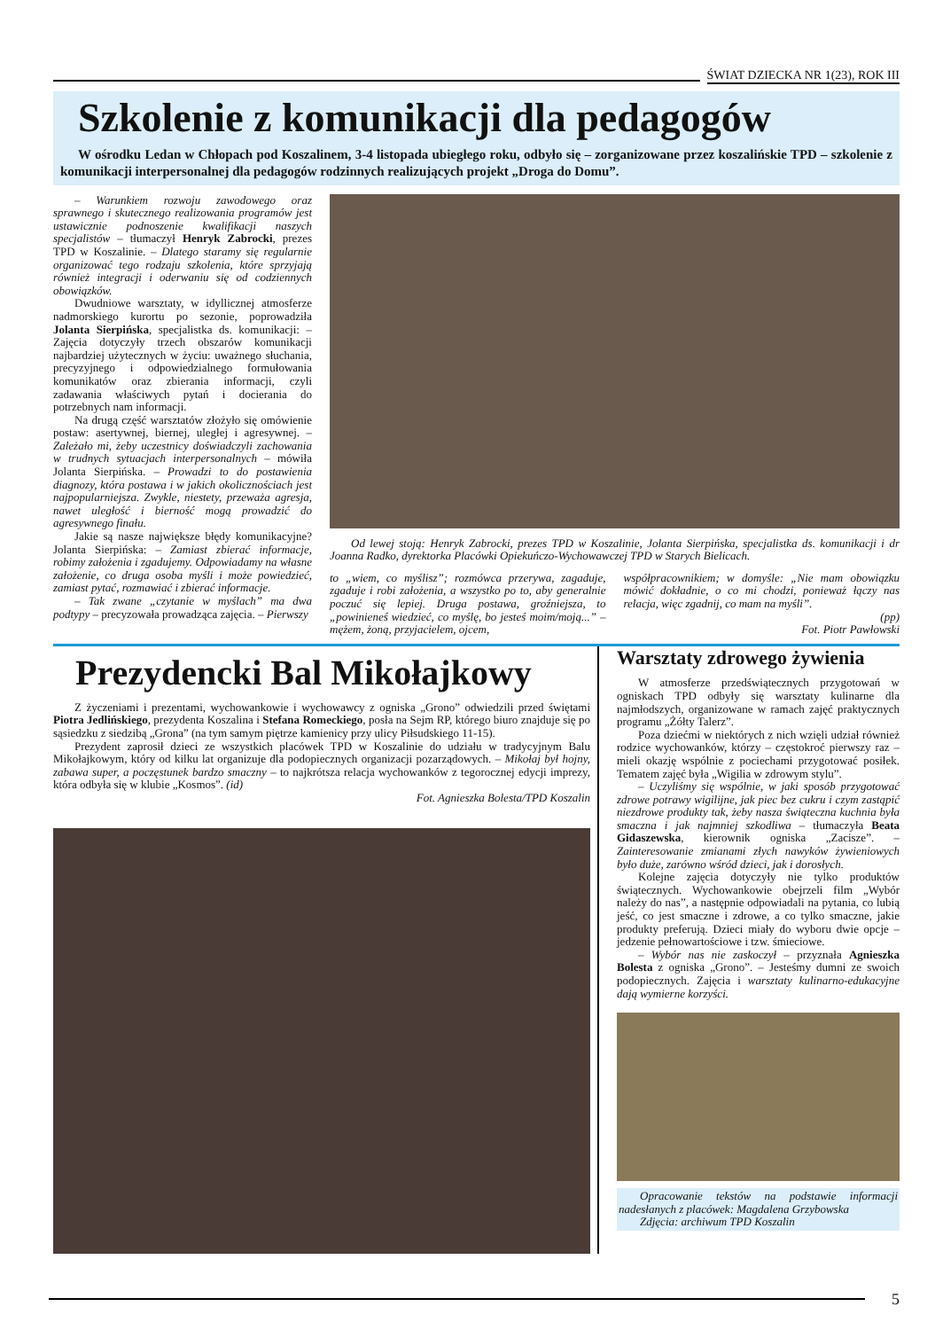ŚWIAT DZIECKA NR 1(23), ROK III
Szkolenie z komunikacji dla pedagogów
W ośrodku Ledan w Chłopach pod Koszalinem, 3-4 listopada ubiegłego roku, odbyło się – zorganizowane przez koszalińskie TPD – szkolenie z komunikacji interpersonalnej dla pedagogów rodzinnych realizujących projekt „Droga do Domu”.
– Warunkiem rozwoju zawodowego oraz sprawnego i skutecznego realizowania programów jest ustawicznie podnoszenie kwalifikacji naszych specjalistów – tłumaczył Henryk Zabrocki, prezes TPD w Koszalinie. – Dlatego staramy się regularnie organizować tego rodzaju szkolenia, które sprzyjają również integracji i oderwaniu się od codziennych obowiązków.
Dwudniowe warsztaty, w idyllicznej atmosferze nadmorskiego kurortu po sezonie, poprowadziła Jolanta Sierpińska, specjalistka ds. komunikacji: – Zajęcia dotyczyły trzech obszarów komunikacji najbardziej użytecznych w życiu: uważnego słuchania, precyzyjnego i odpowiedzialnego formułowania komunikatów oraz zbierania informacji, czyli zadawania właściwych pytań i docierania do potrzebnych nam informacji.
Na drugą część warsztatów złożyło się omówienie postaw: asertywnej, biernej, uległej i agresywnej. – Zależało mi, żeby uczestnicy doświadczyli zachowania w trudnych sytuacjach interpersonalnych – mówiła Jolanta Sierpińska. – Prowadzi to do postawienia diagnozy, która postawa i w jakich okolicznościach jest najpopularniejsza. Zwykle, niestety, przeważa agresja, nawet uległość i bierność mogą prowadzić do agresywnego finału.
Jakie są nasze największe błędy komunikacyjne? Jolanta Sierpińska: – Zamiast zbierać informacje, robimy założenia i zgadujemy. Odpowiadamy na własne założenie, co druga osoba myśli i może powiedzieć, zamiast pytać, rozmawiać i zbierać informacje.
– Tak zwane „czytanie w myślach” ma dwa podtypy – precyzowała prowadząca zajęcia. – Pierwszy
Od lewej stoją: Henryk Zabrocki, prezes TPD w Koszalinie, Jolanta Sierpińska, specjalistka ds. komunikacji i dr Joanna Radko, dyrektorka Placówki Opiekuńczo-Wychowawczej TPD w Starych Bielicach.
to „wiem, co myślisz”; rozmówca przerywa, zagaduje, zgaduje i robi założenia, a wszystko po to, aby generalnie poczuć się lepiej. Druga postawa, groźniejsza, to „powinieneś wiedzieć, co myślę, bo jesteś moim/moją...” – mężem, żoną, przyjacielem, ojcem,
współpracownikiem; w domyśle: „Nie mam obowiązku mówić dokładnie, o co mi chodzi, ponieważ łączy nas relacja, więc zgadnij, co mam na myśli”.
(pp)
Fot. Piotr Pawłowski
Prezydencki Bal Mikołajkowy
Z życzeniami i prezentami, wychowankowie i wychowawcy z ogniska „Grono” odwiedzili przed świętami Piotra Jedlińskiego, prezydenta Koszalina i Stefana Romeckiego, posła na Sejm RP, którego biuro znajduje się po sąsiedzku z siedzibą „Grona” (na tym samym piętrze kamienicy przy ulicy Piłsudskiego 11-15).
Prezydent zaprosił dzieci ze wszystkich placówek TPD w Koszalinie do udziału w tradycyjnym Balu Mikołajkowym, który od kilku lat organizuje dla podopiecznych organizacji pozarządowych. – Mikołaj był hojny, zabawa super, a poczęstunek bardzo smaczny – to najkrótsza relacja wychowanków z tegorocznej edycji imprezy, która odbyła się w klubie „Kosmos”. (id)
Fot. Agnieszka Bolesta/TPD Koszalin
Warsztaty zdrowego żywienia
W atmosferze przedświątecznych przygotowań w ogniskach TPD odbyły się warsztaty kulinarne dla najmłodszych, organizowane w ramach zajęć praktycznych programu „Żółty Talerz”.
Poza dziećmi w niektórych z nich wzięli udział również rodzice wychowanków, którzy – częstokroć pierwszy raz – mieli okazję wspólnie z pociechami przygotować posiłek. Tematem zajęć była „Wigilia w zdrowym stylu”.
– Uczyliśmy się wspólnie, w jaki sposób przygotować zdrowe potrawy wigilijne, jak piec bez cukru i czym zastąpić niezdrowe produkty tak, żeby nasza świąteczna kuchnia była smaczna i jak najmniej szkodliwa – tłumaczyła Beata Gidaszewska, kierownik ogniska „Zacisze”. – Zainteresowanie zmianami złych nawyków żywieniowych było duże, zarówno wśród dzieci, jak i dorosłych.
Kolejne zajęcia dotyczyły nie tylko produktów świątecznych. Wychowankowie obejrzeli film „Wybór należy do nas”, a następnie odpowiadali na pytania, co lubią jeść, co jest smaczne i zdrowe, a co tylko smaczne, jakie produkty preferują. Dzieci miały do wyboru dwie opcje – jedzenie pełnowartościowe i tzw. śmieciowe.
– Wybór nas nie zaskoczył – przyznała Agnieszka Bolesta z ogniska „Grono”. – Jesteśmy dumni ze swoich podopiecznych. Zajęcia i warsztaty kulinarno-edukacyjne dają wymierne korzyści.
Opracowanie tekstów na podstawie informacji nadesłanych z placówek: Magdalena Grzybowska
Zdjęcia: archiwum TPD Koszalin
5